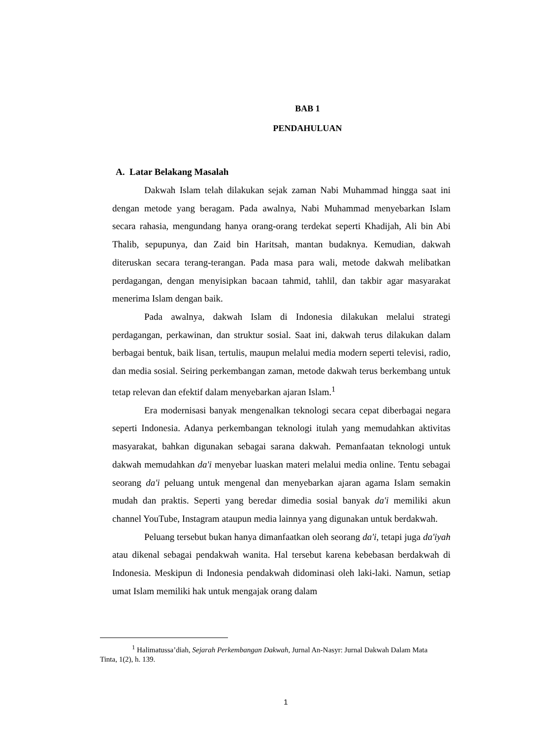BAB 1
PENDAHULUAN
A. Latar Belakang Masalah
Dakwah Islam telah dilakukan sejak zaman Nabi Muhammad hingga saat ini dengan metode yang beragam. Pada awalnya, Nabi Muhammad menyebarkan Islam secara rahasia, mengundang hanya orang-orang terdekat seperti Khadijah, Ali bin Abi Thalib, sepupunya, dan Zaid bin Haritsah, mantan budaknya. Kemudian, dakwah diteruskan secara terang-terangan. Pada masa para wali, metode dakwah melibatkan perdagangan, dengan menyisipkan bacaan tahmid, tahlil, dan takbir agar masyarakat menerima Islam dengan baik.
Pada awalnya, dakwah Islam di Indonesia dilakukan melalui strategi perdagangan, perkawinan, dan struktur sosial. Saat ini, dakwah terus dilakukan dalam berbagai bentuk, baik lisan, tertulis, maupun melalui media modern seperti televisi, radio, dan media sosial. Seiring perkembangan zaman, metode dakwah terus berkembang untuk tetap relevan dan efektif dalam menyebarkan ajaran Islam.<sup>1</sup>
Era modernisasi banyak mengenalkan teknologi secara cepat diberbagai negara seperti Indonesia. Adanya perkembangan teknologi itulah yang memudahkan aktivitas masyarakat, bahkan digunakan sebagai sarana dakwah. Pemanfaatan teknologi untuk dakwah memudahkan da'i menyebar luaskan materi melalui media online. Tentu sebagai seorang da'i peluang untuk mengenal dan menyebarkan ajaran agama Islam semakin mudah dan praktis. Seperti yang beredar dimedia sosial banyak da'i memiliki akun channel YouTube, Instagram ataupun media lainnya yang digunakan untuk berdakwah.
Peluang tersebut bukan hanya dimanfaatkan oleh seorang da'i, tetapi juga da'iyah atau dikenal sebagai pendakwah wanita. Hal tersebut karena kebebasan berdakwah di Indonesia. Meskipun di Indonesia pendakwah didominasi oleh laki-laki. Namun, setiap umat Islam memiliki hak untuk mengajak orang dalam
<sup>1</sup> Halimatussa’diah, Sejarah Perkembangan Dakwah, Jurnal An-Nasyr: Jurnal Dakwah Dalam Mata Tinta, 1(2), h. 139.
1